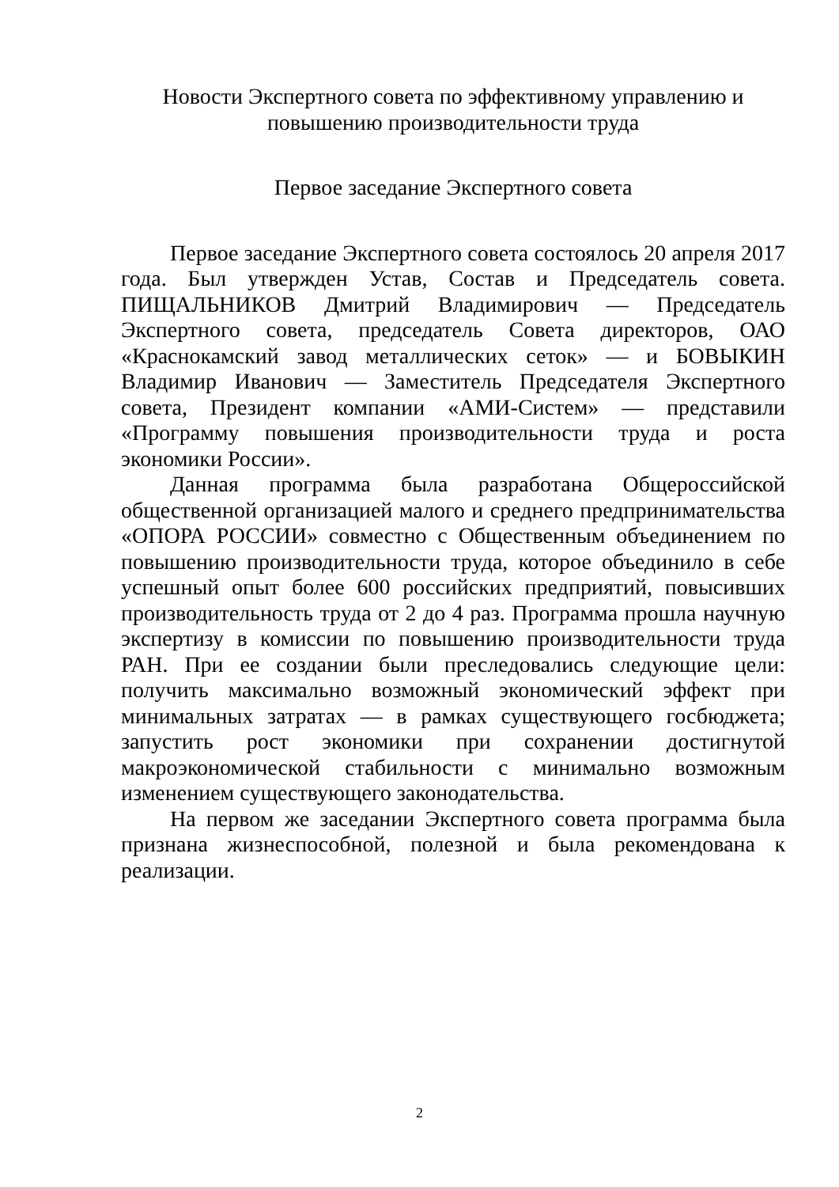Новости Экспертного совета по эффективному управлению и
повышению производительности труда
Первое заседание Экспертного совета
Первое заседание Экспертного совета состоялось 20 апреля 2017 года. Был утвержден Устав, Состав и Председатель совета. ПИЩАЛЬНИКОВ Дмитрий Владимирович — Председатель Экспертного совета, председатель Совета директоров, ОАО «Краснокамский завод металлических сеток» — и БОВЫКИН Владимир Иванович — Заместитель Председателя Экспертного совета, Президент компании «АМИ-Систем» — представили «Программу повышения производительности труда и роста экономики России».
Данная программа была разработана Общероссийской общественной организацией малого и среднего предпринимательства «ОПОРА РОССИИ» совместно с Общественным объединением по повышению производительности труда, которое объединило в себе успешный опыт более 600 российских предприятий, повысивших производительность труда от 2 до 4 раз. Программа прошла научную экспертизу в комиссии по повышению производительности труда РАН. При ее создании были преследовались следующие цели: получить максимально возможный экономический эффект при минимальных затратах — в рамках существующего госбюджета; запустить рост экономики при сохранении достигнутой макроэкономической стабильности с минимально возможным изменением существующего законодательства.
На первом же заседании Экспертного совета программа была признана жизнеспособной, полезной и была рекомендована к реализации.
2